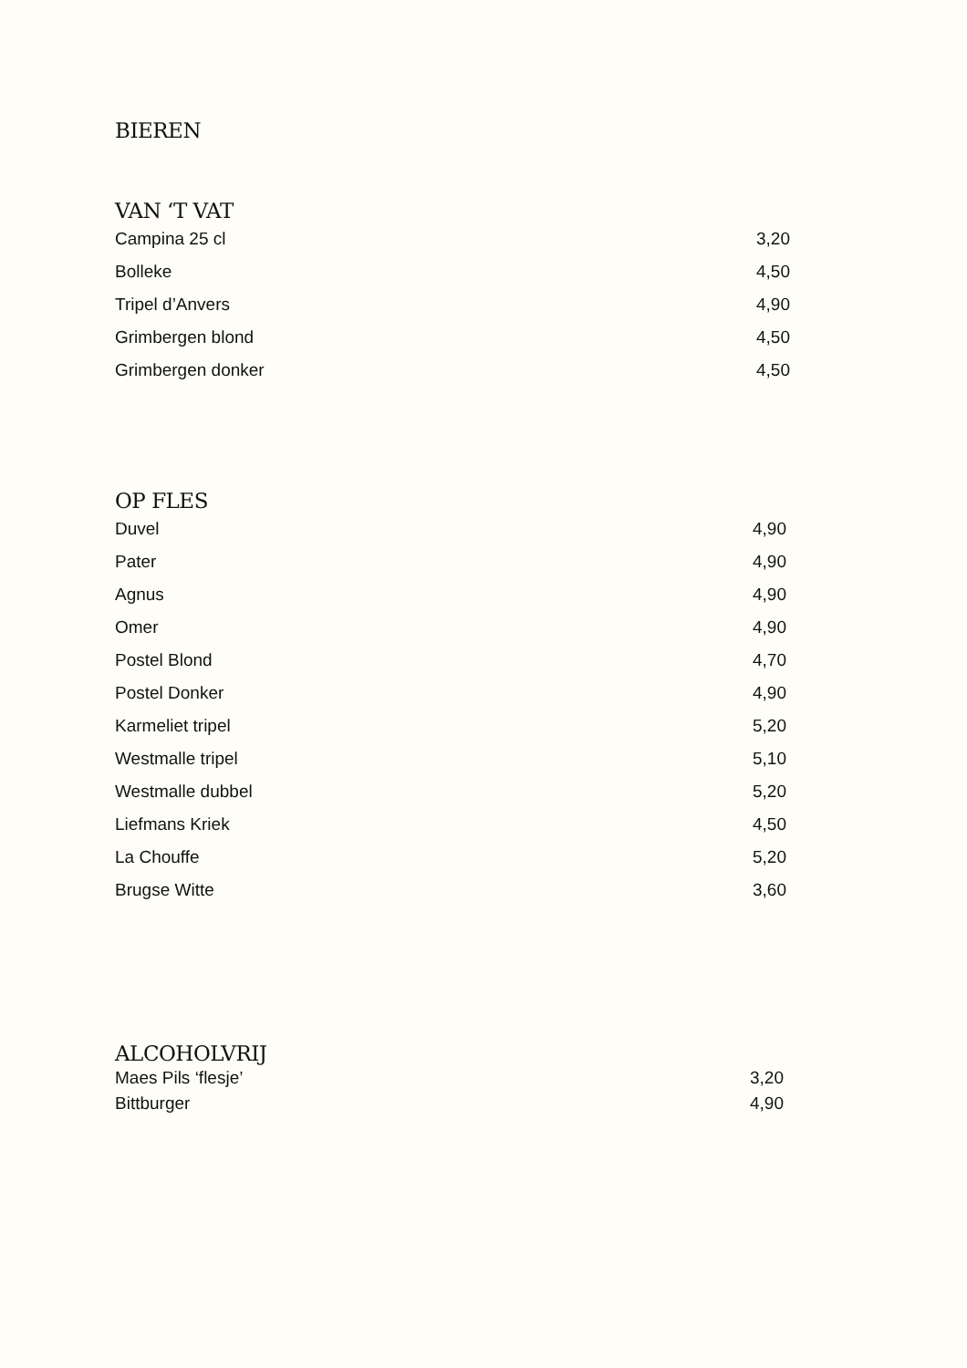BIEREN
VAN ‘T VAT
| Campina 25 cl | 3,20 |
| Bolleke | 4,50 |
| Tripel d’Anvers | 4,90 |
| Grimbergen blond | 4,50 |
| Grimbergen donker | 4,50 |
OP FLES
| Duvel | 4,90 |
| Pater | 4,90 |
| Agnus | 4,90 |
| Omer | 4,90 |
| Postel Blond | 4,70 |
| Postel Donker | 4,90 |
| Karmeliet tripel | 5,20 |
| Westmalle tripel | 5,10 |
| Westmalle dubbel | 5,20 |
| Liefmans Kriek | 4,50 |
| La Chouffe | 5,20 |
| Brugse Witte | 3,60 |
ALCOHOLVRIJ
| Maes Pils ‘flesje’ | 3,20 |
| Bittburger | 4,90 |